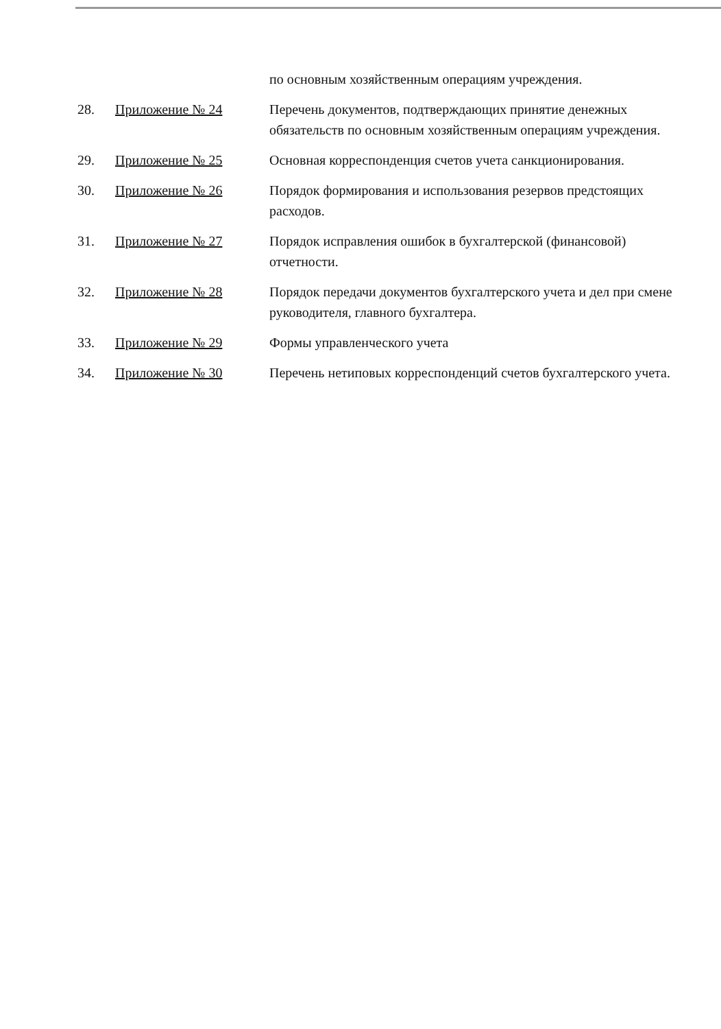| | | по основным хозяйственным операциям учреждения. |
| 28. | Приложение № 24 | Перечень документов, подтверждающих принятие денежных обязательств по основным хозяйственным операциям учреждения. |
| 29. | Приложение № 25 | Основная корреспонденция счетов учета санкционирования. |
| 30. | Приложение № 26 | Порядок формирования и использования резервов предстоящих расходов. |
| 31. | Приложение № 27 | Порядок исправления ошибок в бухгалтерской (финансовой) отчетности. |
| 32. | Приложение № 28 | Порядок передачи документов бухгалтерского учета и дел при смене руководителя, главного бухгалтера. |
| 33. | Приложение № 29 | Формы управленческого учета |
| 34. | Приложение № 30 | Перечень нетиповых корреспонденций счетов бухгалтерского учета. |